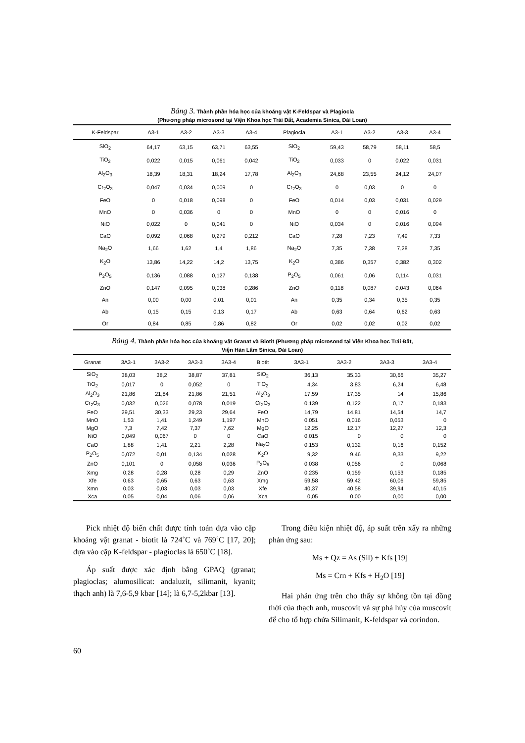Bảng 3. Thành phần hóa học của khoáng vật K-Feldspar và Plagiocla
(Phương pháp microsond tại Viện Khoa học Trái Đất, Academia Sinica, Đài Loan)
| K-Feldspar | A3-1 | A3-2 | A3-3 | A3-4 | Plagiocla | A3-1 | A3-2 | A3-3 | A3-4 |
| --- | --- | --- | --- | --- | --- | --- | --- | --- | --- |
| SiO<sub>2</sub> | 64,17 | 63,15 | 63,71 | 63,55 | SiO<sub>2</sub> | 59,43 | 58,79 | 58,11 | 58,5 |
| TiO<sub>2</sub> | 0,022 | 0,015 | 0,061 | 0,042 | TiO<sub>2</sub> | 0,033 | 0 | 0,022 | 0,031 |
| Al<sub>2</sub>O<sub>3</sub> | 18,39 | 18,31 | 18,24 | 17,78 | Al<sub>2</sub>O<sub>3</sub> | 24,68 | 23,55 | 24,12 | 24,07 |
| Cr<sub>2</sub>O<sub>3</sub> | 0,047 | 0,034 | 0,009 | 0 | Cr<sub>2</sub>O<sub>3</sub> | 0 | 0,03 | 0 | 0 |
| FeO | 0 | 0,018 | 0,098 | 0 | FeO | 0,014 | 0,03 | 0,031 | 0,029 |
| MnO | 0 | 0,036 | 0 | 0 | MnO | 0 | 0 | 0,016 | 0 |
| NiO | 0,022 | 0 | 0,041 | 0 | NiO | 0,034 | 0 | 0,016 | 0,094 |
| CaO | 0,092 | 0,068 | 0,279 | 0,212 | CaO | 7,28 | 7,23 | 7,49 | 7,33 |
| Na<sub>2</sub>O | 1,66 | 1,62 | 1,4 | 1,86 | Na<sub>2</sub>O | 7,35 | 7,38 | 7,28 | 7,35 |
| K<sub>2</sub>O | 13,86 | 14,22 | 14,2 | 13,75 | K<sub>2</sub>O | 0,386 | 0,357 | 0,382 | 0,302 |
| P<sub>2</sub>O<sub>5</sub> | 0,136 | 0,088 | 0,127 | 0,138 | P<sub>2</sub>O<sub>5</sub> | 0,061 | 0,06 | 0,114 | 0,031 |
| ZnO | 0,147 | 0,095 | 0,038 | 0,286 | ZnO | 0,118 | 0,087 | 0,043 | 0,064 |
| An | 0,00 | 0,00 | 0,01 | 0,01 | An | 0,35 | 0,34 | 0,35 | 0,35 |
| Ab | 0,15 | 0,15 | 0,13 | 0,17 | Ab | 0,63 | 0,64 | 0,62 | 0,63 |
| Or | 0,84 | 0,85 | 0,86 | 0,82 | Or | 0,02 | 0,02 | 0,02 | 0,02 |
Bảng 4. Thành phần hóa học của khoáng vật Granat và Biotit (Phương pháp microsond tại Viện Khoa học Trái Đất,
Viện Hàn Lâm Sinica, Đài Loan)
| Granat | 3A3-1 | 3A3-2 | 3A3-3 | 3A3-4 | Biotit | 3A3-1 | 3A3-2 | 3A3-3 | 3A3-4 |
| --- | --- | --- | --- | --- | --- | --- | --- | --- | --- |
| SiO<sub>2</sub> | 38,03 | 38,2 | 38,87 | 37,81 | SiO<sub>2</sub> | 36,13 | 35,33 | 30,66 | 35,27 |
| TiO<sub>2</sub> | 0,017 | 0 | 0,052 | 0 | TiO<sub>2</sub> | 4,34 | 3,83 | 6,24 | 6,48 |
| Al<sub>2</sub>O<sub>3</sub> | 21,86 | 21,84 | 21,86 | 21,51 | Al<sub>2</sub>O<sub>3</sub> | 17,59 | 17,35 | 14 | 15,86 |
| Cr<sub>2</sub>O<sub>3</sub> | 0,032 | 0,026 | 0,078 | 0,019 | Cr<sub>2</sub>O<sub>3</sub> | 0,139 | 0,122 | 0,17 | 0,183 |
| FeO | 29,51 | 30,33 | 29,23 | 29,64 | FeO | 14,79 | 14,81 | 14,54 | 14,7 |
| MnO | 1,53 | 1,41 | 1,249 | 1,197 | MnO | 0,051 | 0,016 | 0,053 | 0 |
| MgO | 7,3 | 7,42 | 7,37 | 7,62 | MgO | 12,25 | 12,17 | 12,27 | 12,3 |
| NiO | 0,049 | 0,067 | 0 | 0 | CaO | 0,015 | 0 | 0 | 0 |
| CaO | 1,88 | 1,41 | 2,21 | 2,28 | Na<sub>2</sub>O | 0,153 | 0,132 | 0,16 | 0,152 |
| P<sub>2</sub>O<sub>5</sub> | 0,072 | 0,01 | 0,134 | 0,028 | K<sub>2</sub>O | 9,32 | 9,46 | 9,33 | 9,22 |
| ZnO | 0,101 | 0 | 0,058 | 0,036 | P<sub>2</sub>O<sub>5</sub> | 0,038 | 0,056 | 0 | 0,068 |
| Xmg | 0,28 | 0,28 | 0,28 | 0,29 | ZnO | 0,235 | 0,159 | 0,153 | 0,185 |
| Xfe | 0,63 | 0,65 | 0,63 | 0,63 | Xmg | 59,58 | 59,42 | 60,06 | 59,85 |
| Xmn | 0,03 | 0,03 | 0,03 | 0,03 | Xfe | 40,37 | 40,58 | 39,94 | 40,15 |
| Xca | 0,05 | 0,04 | 0,06 | 0,06 | Xca | 0,05 | 0,00 | 0,00 | 0,00 |
Pick nhiệt độ biến chất được tính toán dựa vào cặp khoáng vật granat - biotit là 724˚C và 769˚C [17, 20]; dựa vào cặp K-feldspar - plagioclas là 650˚C [18].
Áp suất được xác định bằng GPAQ (granat; plagioclas; alumosilicat: andaluzit, silimanit, kyanit; thạch anh) là 7,6-5,9 kbar [14]; là 6,7-5,2kbar [13].
Trong điều kiện nhiệt độ, áp suất trên xẩy ra những phản ứng sau:
Ms + Qz = As (Sil) + Kfs [19]
Ms = Crn + Kfs + H<sub>2</sub>O [19]
Hai phản ứng trên cho thấy sự không tồn tại đồng thời của thạch anh, muscovit và sự phá hủy của muscovit để cho tổ hợp chứa Silimanit, K-feldspar và corindon.
60